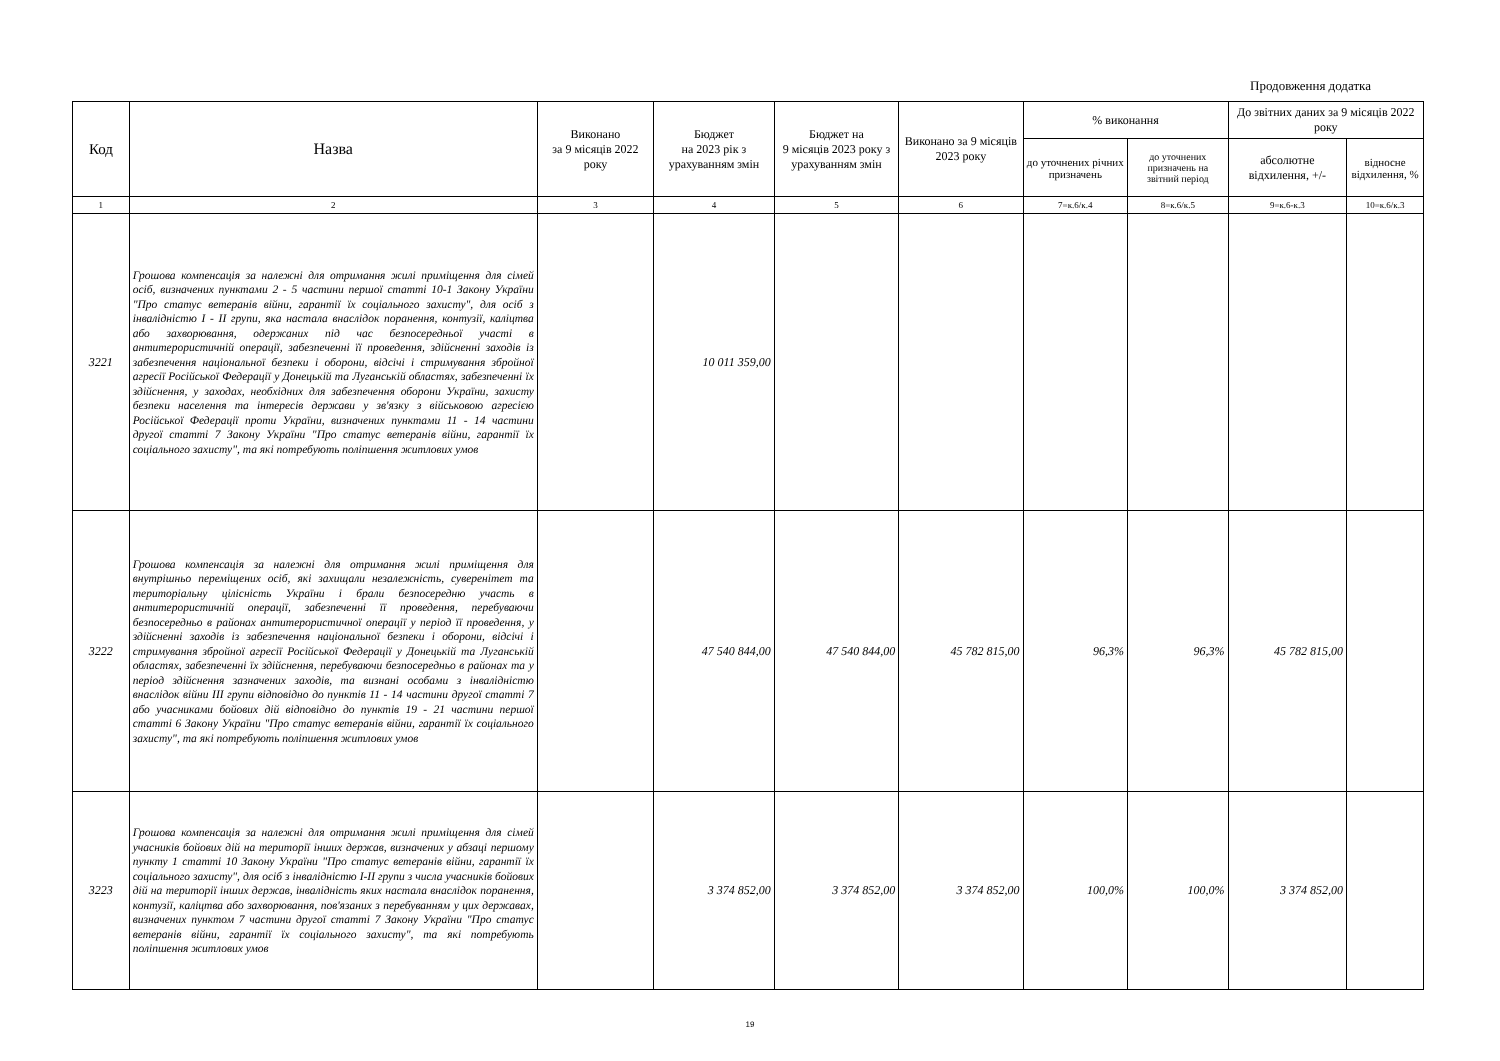Продовження додатка
| Код | Назва | Виконано за 9 місяців 2022 року | Бюджет на 2023 рік з урахуванням змін | Бюджет на 9 місяців 2023 року з урахуванням змін | Виконано за 9 місяців 2023 року | % виконання | | До звітних даних за 9 місяців 2022 року | |
| --- | --- | --- | --- | --- | --- | --- | --- | --- | --- |
| | | | | | | до уточнених річних призначень | до уточнених призначень на звітний період | абсолютне відхилення, +/- | відносне відхилення, % |
| 1 | 2 | 3 | 4 | 5 | 6 | 7=к.6/к.4 | 8=к.6/к.5 | 9=к.6-к.3 | 10=к.6/к.3 |
| 3221 | Грошова компенсація за належні для отримання жилі приміщення для сімей осіб, визначених пунктами 2 - 5 частини першої статті 10-1 Закону України "Про статус ветеранів війни, гарантії їх соціального захисту", для осіб з інвалідністю I - II групи, яка настала внаслідок поранення, контузії, каліцтва або захворювання, одержаних під час безпосередньої участі в антитерористичній операції, забезпеченні її проведення, здійсненні заходів із забезпечення національної безпеки і оборони, відсічі і стримування збройної агресії Російської Федерації у Донецькій та Луганській областях, забезпеченні їх здійснення, у заходах, необхідних для забезпечення оборони України, захисту безпеки населення та інтересів держави у зв'язку з військовою агресією Російської Федерації проти України, визначених пунктами 11 - 14 частини другої статті 7 Закону України "Про статус ветеранів війни, гарантії їх соціального захисту", та які потребують поліпшення житлових умов | | 10 011 359,00 | | | | | | |
| 3222 | Грошова компенсація за належні для отримання жилі приміщення для внутрішньо переміщених осіб, які захищали незалежність, суверенітет та територіальну цілісність України і брали безпосередню участь в антитерористичній операції, забезпеченні її проведення, перебуваючи безпосередньо в районах антитерористичної операції у період її проведення, у здійсненні заходів із забезпечення національної безпеки і оборони, відсічі і стримування збройної агресії Російської Федерації у Донецькій та Луганській областях, забезпеченні їх здійснення, перебуваючи безпосередньо в районах та у період здійснення зазначених заходів, та визнані особами з інвалідністю внаслідок війни III групи відповідно до пунктів 11 - 14 частини другої статті 7 або учасниками бойових дій відповідно до пунктів 19 - 21 частини першої статті 6 Закону України "Про статус ветеранів війни, гарантії їх соціального захисту", та які потребують поліпшення житлових умов | | 47 540 844,00 | 47 540 844,00 | 45 782 815,00 | 96,3% | 96,3% | 45 782 815,00 | |
| 3223 | Грошова компенсація за належні для отримання жилі приміщення для сімей учасників бойових дій на території інших держав, визначених у абзаці першому пункту 1 статті 10 Закону України "Про статус ветеранів війни, гарантії їх соціального захисту", для осіб з інвалідністю I-II групи з числа учасників бойових дій на території інших держав, інвалідність яких настала внаслідок поранення, контузії, каліцтва або захворювання, пов'язаних з перебуванням у цих державах, визначених пунктом 7 частини другої статті 7 Закону України "Про статус ветеранів війни, гарантії їх соціального захисту", та які потребують поліпшення житлових умов | | 3 374 852,00 | 3 374 852,00 | 3 374 852,00 | 100,0% | 100,0% | 3 374 852,00 | |
19